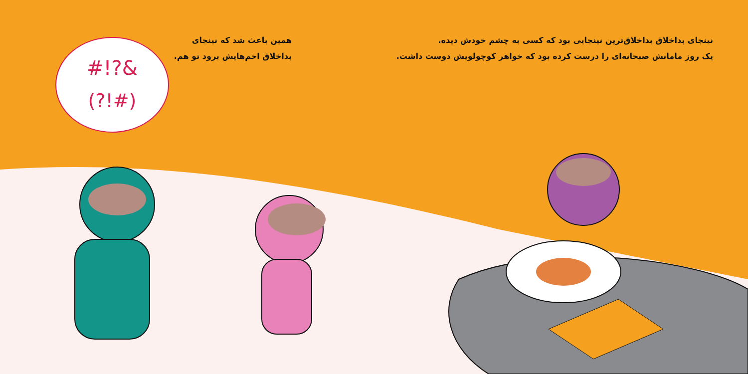#!?&
(?!#)
همین باعث شد که نینجای بداخلاق اخم‌هایش برود تو هم.
نینجای بداخلاق بداخلاق‌ترین نینجایی بود که کسی به چشم خودش دیده.
یک روز مامانش صبحانه‌ای را درست کرده بود که خواهر کوچولویش دوست داشت.